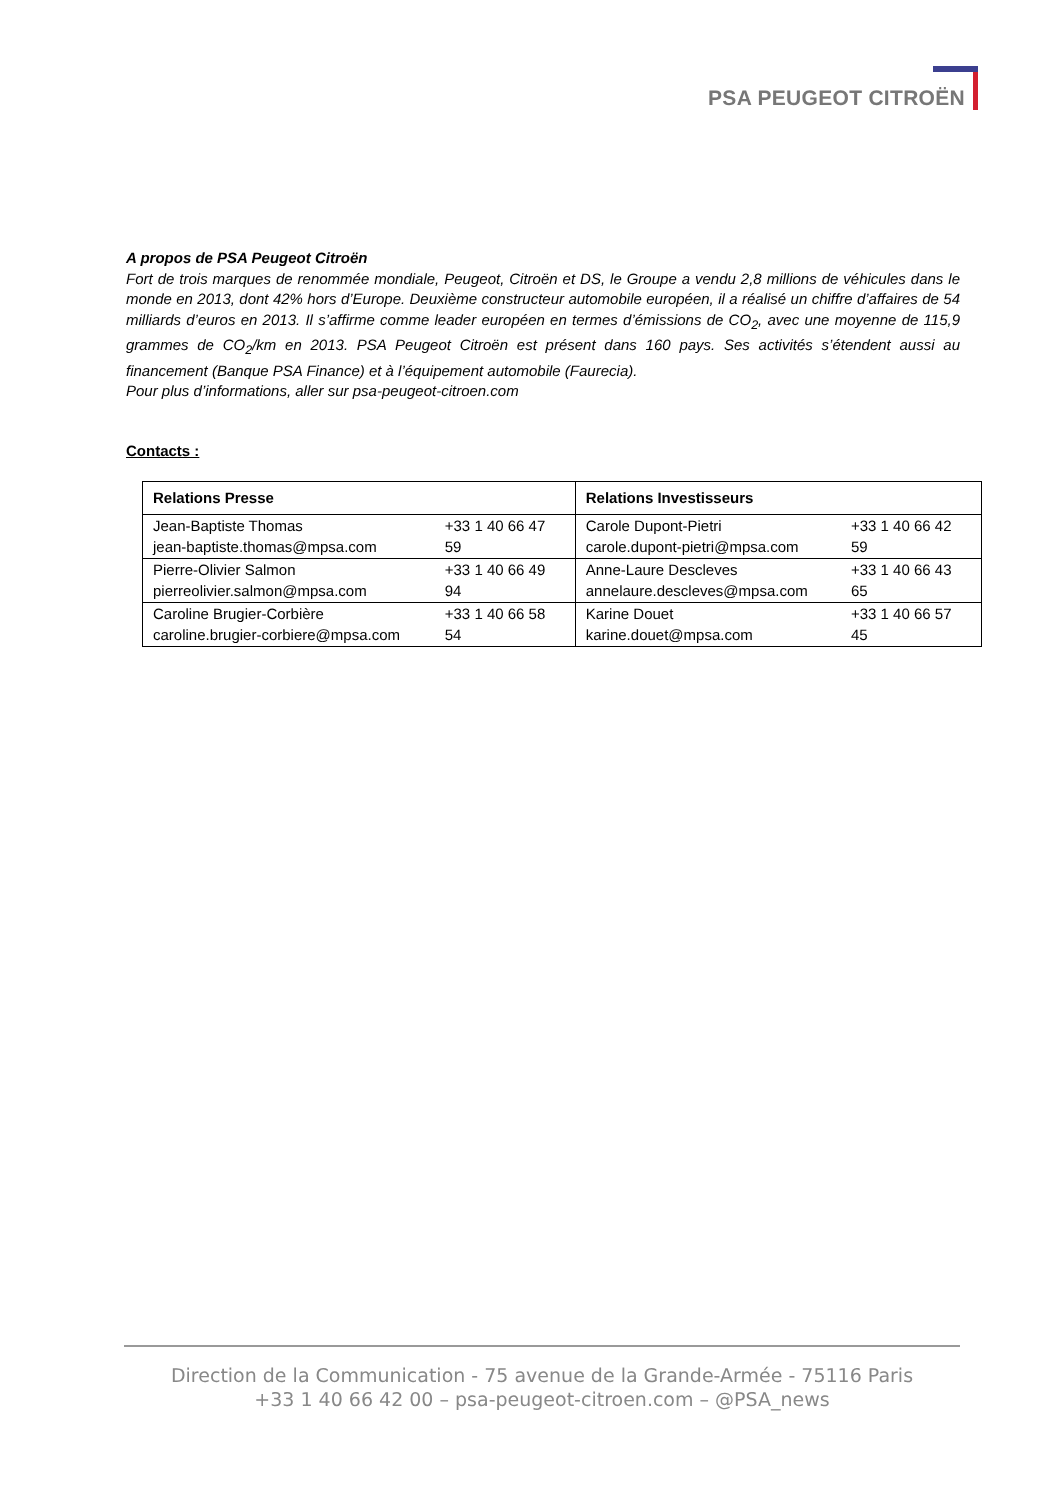PSA PEUGEOT CITROËN
A propos de PSA Peugeot Citroën
Fort de trois marques de renommée mondiale, Peugeot, Citroën et DS, le Groupe a vendu 2,8 millions de véhicules dans le monde en 2013, dont 42% hors d’Europe. Deuxième constructeur automobile européen, il a réalisé un chiffre d’affaires de 54 milliards d’euros en 2013. Il s’affirme comme leader européen en termes d’émissions de CO<sub>2</sub>, avec une moyenne de 115,9 grammes de CO<sub>2</sub>/km en 2013. PSA Peugeot Citroën est présent dans 160 pays. Ses activités s’étendent aussi au financement (Banque PSA Finance) et à l’équipement automobile (Faurecia).
Pour plus d’informations, aller sur psa-peugeot-citroen.com
Contacts :
| Relations Presse | Relations Investisseurs |
| --- | --- |
| +33 1 40 66 47 59 Jean-Baptiste Thomas jean-baptiste.thomas@mpsa.com | +33 1 40 66 42 59 Carole Dupont-Pietri carole.dupont-pietri@mpsa.com |
| +33 1 40 66 49 94 Pierre-Olivier Salmon pierreolivier.salmon@mpsa.com | +33 1 40 66 43 65 Anne-Laure Descleves annelaure.descleves@mpsa.com |
| +33 1 40 66 58 54 Caroline Brugier-Corbière caroline.brugier-corbiere@mpsa.com | +33 1 40 66 57 45 Karine Douet karine.douet@mpsa.com |
Direction de la Communication - 75 avenue de la Grande-Armée - 75116 Paris
+33 1 40 66 42 00 – psa-peugeot-citroen.com – @PSA_news